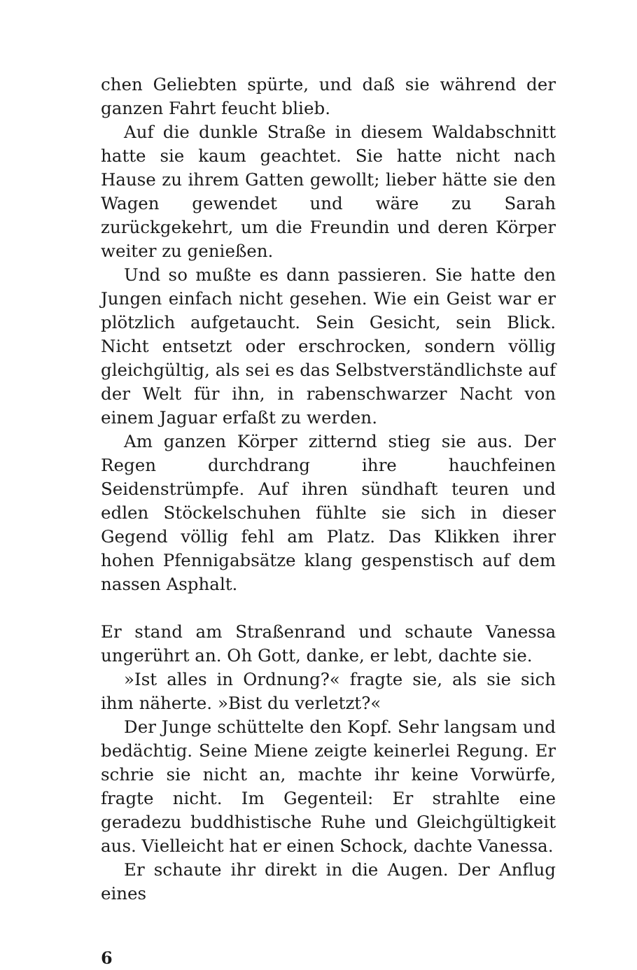chen Geliebten spürte, und daß sie während der ganzen Fahrt feucht blieb.
Auf die dunkle Straße in diesem Waldabschnitt hatte sie kaum geachtet. Sie hatte nicht nach Hause zu ihrem Gatten gewollt; lieber hätte sie den Wagen gewendet und wäre zu Sarah zurückgekehrt, um die Freundin und deren Körper weiter zu genießen.
Und so mußte es dann passieren. Sie hatte den Jungen einfach nicht gesehen. Wie ein Geist war er plötzlich aufgetaucht. Sein Gesicht, sein Blick. Nicht entsetzt oder erschrocken, sondern völlig gleichgültig, als sei es das Selbstverständlichste auf der Welt für ihn, in rabenschwarzer Nacht von einem Jaguar erfaßt zu werden.
Am ganzen Körper zitternd stieg sie aus. Der Regen durchdrang ihre hauchfeinen Seidenstrümpfe. Auf ihren sündhaft teuren und edlen Stöckelschuhen fühlte sie sich in dieser Gegend völlig fehl am Platz. Das Klikken ihrer hohen Pfennigabsätze klang gespenstisch auf dem nassen Asphalt.
Er stand am Straßenrand und schaute Vanessa ungerührt an. Oh Gott, danke, er lebt, dachte sie.
»Ist alles in Ordnung?« fragte sie, als sie sich ihm näherte. »Bist du verletzt?«
Der Junge schüttelte den Kopf. Sehr langsam und bedächtig. Seine Miene zeigte keinerlei Regung. Er schrie sie nicht an, machte ihr keine Vorwürfe, fragte nicht. Im Gegenteil: Er strahlte eine geradezu buddhistische Ruhe und Gleichgültigkeit aus. Vielleicht hat er einen Schock, dachte Vanessa.
Er schaute ihr direkt in die Augen. Der Anflug eines
6